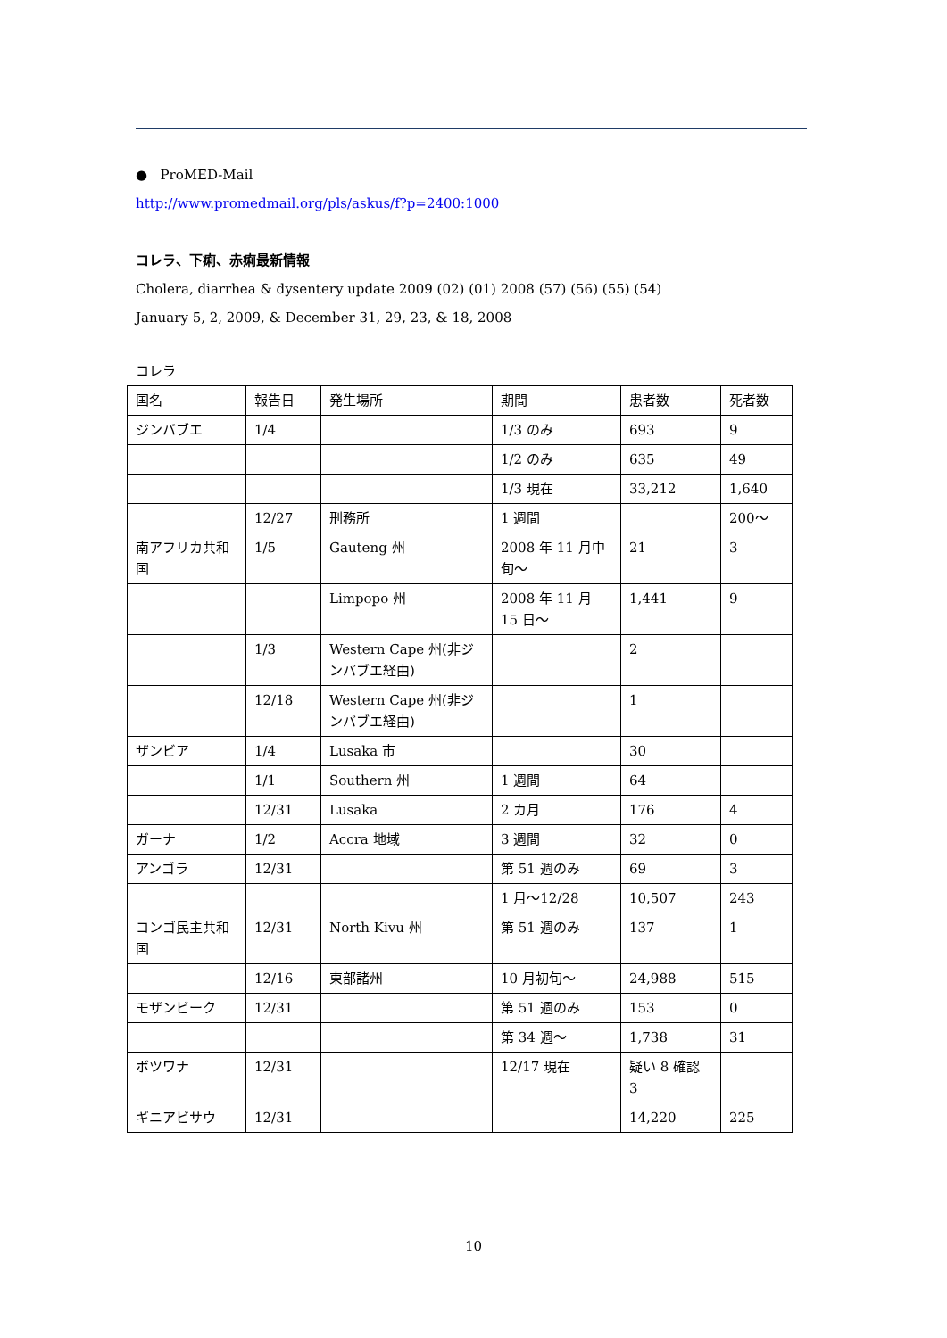● ProMED-Mail
http://www.promedmail.org/pls/askus/f?p=2400:1000
コレラ、下痢、赤痢最新情報
Cholera, diarrhea & dysentery update 2009 (02) (01) 2008 (57) (56) (55) (54)
January 5, 2, 2009, & December 31, 29, 23, & 18, 2008
コレラ
| 国名 | 報告日 | 発生場所 | 期間 | 患者数 | 死者数 |
| --- | --- | --- | --- | --- | --- |
| ジンバブエ | 1/4 | | 1/3 のみ | 693 | 9 |
| | | | 1/2 のみ | 635 | 49 |
| | | | 1/3 現在 | 33,212 | 1,640 |
| | 12/27 | 刑務所 | 1 週間 | | 200〜 |
| 南アフリカ共和国 | 1/5 | Gauteng 州 | 2008 年 11 月中旬〜 | 21 | 3 |
| | | Limpopo 州 | 2008 年 11 月 15 日〜 | 1,441 | 9 |
| | 1/3 | Western Cape 州(非ジンバブエ経由) | | 2 | |
| | 12/18 | Western Cape 州(非ジンバブエ経由) | | 1 | |
| ザンビア | 1/4 | Lusaka 市 | | 30 | |
| | 1/1 | Southern 州 | 1 週間 | 64 | |
| | 12/31 | Lusaka | 2 カ月 | 176 | 4 |
| ガーナ | 1/2 | Accra 地域 | 3 週間 | 32 | 0 |
| アンゴラ | 12/31 | | 第 51 週のみ | 69 | 3 |
| | | | 1 月〜12/28 | 10,507 | 243 |
| コンゴ民主共和国 | 12/31 | North Kivu 州 | 第 51 週のみ | 137 | 1 |
| | 12/16 | 東部諸州 | 10 月初旬〜 | 24,988 | 515 |
| モザンビーク | 12/31 | | 第 51 週のみ | 153 | 0 |
| | | | 第 34 週〜 | 1,738 | 31 |
| ボツワナ | 12/31 | | 12/17 現在 | 疑い 8 確認 3 | |
| ギニアビサウ | 12/31 | | | 14,220 | 225 |
10